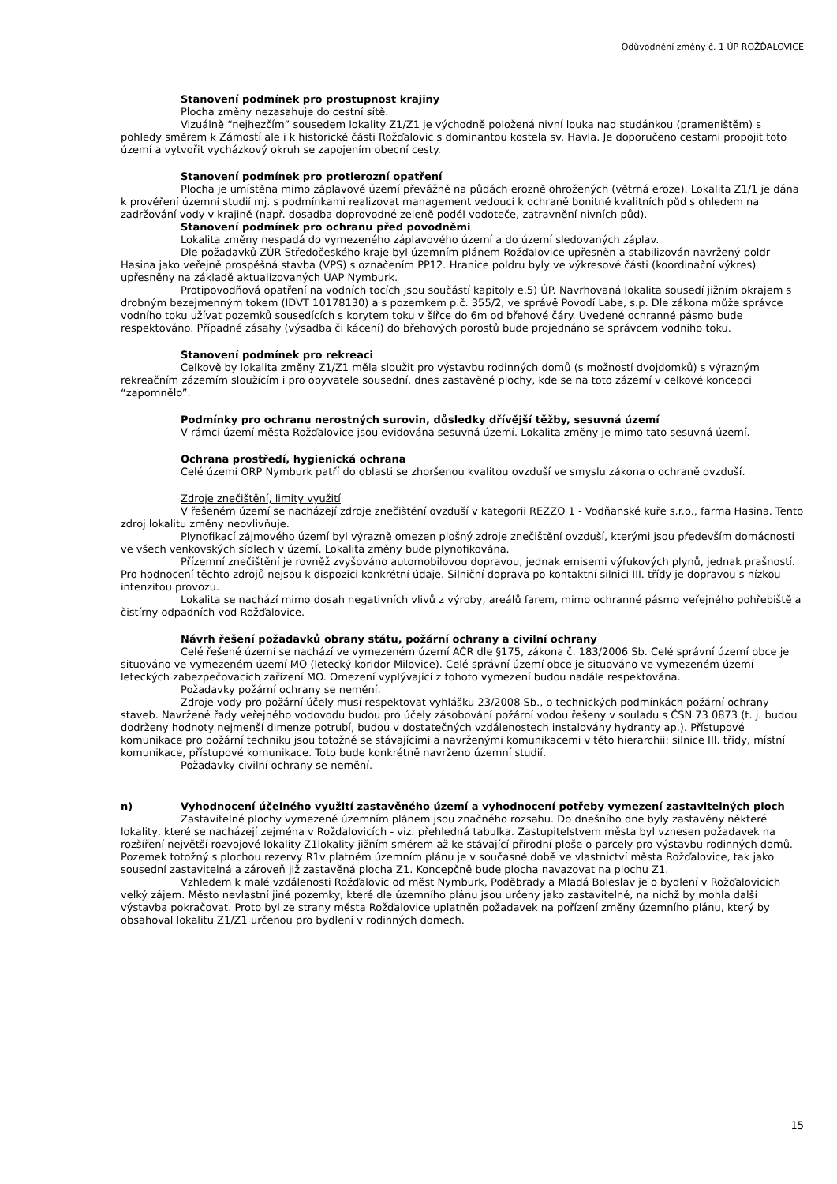Odůvodnění změny č. 1 ÚP ROŽĎALOVICE
Stanovení podmínek pro prostupnost krajiny
Plocha změny nezasahuje do cestní sítě.
Vizuálně “nejhezčím” sousedem lokality Z1/Z1 je východně položená nivní louka nad studánkou (prameništěm) s pohledy směrem k Zámostí ale i k historické části Rožďalovic s dominantou kostela sv. Havla. Je doporučeno cestami propojit toto území a vytvořit vycházkový okruh se zapojením obecní cesty.
Stanovení podmínek pro protierozní opatření
Plocha je umístěna mimo záplavové území převážně na půdách erozně ohrožených (větrná eroze). Lokalita Z1/1 je dána k prověření územní studií mj. s podmínkami realizovat management vedoucí k ochraně bonitně kvalitních půd s ohledem na zadržování vody v krajině (např. dosadba doprovodné zeleně podél vodoteče, zatravnění nivních půd).
Stanovení podmínek pro ochranu před povodněmi
Lokalita změny nespadá do vymezeného záplavového území a do území sledovaných záplav.
Dle požadavků ZÚR Středočeského kraje byl územním plánem Rožďalovice upřesněn a stabilizován navržený poldr Hasina jako veřejně prospěšná stavba (VPS) s označením PP12. Hranice poldru byly ve výkresové části (koordinační výkres) upřesněny na základě aktualizovaných ÚAP Nymburk.
Protipovodňová opatření na vodních tocích jsou součástí kapitoly e.5) ÚP. Navrhovaná lokalita sousedí jižním okrajem s drobným bezejmenným tokem (IDVT 10178130) a s pozemkem p.č. 355/2, ve správě Povodí Labe, s.p. Dle zákona může správce vodního toku užívat pozemků sousedících s korytem toku v šířce do 6m od břehové čáry. Uvedené ochranné pásmo bude respektováno. Případné zásahy (výsadba či kácení) do břehových porostů bude projednáno se správcem vodního toku.
Stanovení podmínek pro rekreaci
Celkově by lokalita změny Z1/Z1 měla sloužit pro výstavbu rodinných domů (s možností dvojdomků) s výrazným rekreačním zázemím sloužícím i pro obyvatele sousední, dnes zastavěné plochy, kde se na toto zázemí v celkové koncepci “zapomnělo”.
Podmínky pro ochranu nerostných surovin, důsledky dřívější těžby, sesuvná území
V rámci území města Rožďalovice jsou evidována sesuvná území. Lokalita změny je mimo tato sesuvná území.
Ochrana prostředí, hygienická ochrana
Celé území ORP Nymburk patří do oblasti se zhoršenou kvalitou ovzduší ve smyslu zákona o ochraně ovzduší.
Zdroje znečištění, limity využití
V řešeném území se nacházejí zdroje znečištění ovzduší v kategorii REZZO 1 - Vodňanské kuře s.r.o., farma Hasina. Tento zdroj lokalitu změny neovlivňuje.
Plynofikací zájmového území byl výrazně omezen plošný zdroje znečištění ovzduší, kterými jsou především domácnosti ve všech venkovských sídlech v území. Lokalita změny bude plynofikována.
Přízemní znečištění je rovněž zvyšováno automobilovou dopravou, jednak emisemi výfukových plynů, jednak prašností. Pro hodnocení těchto zdrojů nejsou k dispozici konkrétní údaje. Silniční doprava po kontaktní silnici III. třídy je dopravou s nízkou intenzitou provozu.
Lokalita se nachází mimo dosah negativních vlivů z výroby, areálů farem, mimo ochranné pásmo veřejného pohřebiště a čistírny odpadních vod Rožďalovice.
Návrh řešení požadavků obrany státu, požární ochrany a civilní ochrany
Celé řešené území se nachází ve vymezeném území AČR dle §175, zákona č. 183/2006 Sb. Celé správní území obce je situováno ve vymezeném území MO (letecký koridor Milovice). Celé správní území obce je situováno ve vymezeném území leteckých zabezpečovacích zařízení MO. Omezení vyplývající z tohoto vymezení budou nadále respektována.
Požadavky požární ochrany se nemění.
Zdroje vody pro požární účely musí respektovat vyhlášku 23/2008 Sb., o technických podmínkách požární ochrany staveb. Navržené řady veřejného vodovodu budou pro účely zásobování požární vodou řešeny v souladu s ČSN 73 0873 (t. j. budou dodrženy hodnoty nejmenší dimenze potrubí, budou v dostatečných vzdálenostech instalovány hydranty ap.). Přístupové komunikace pro požární techniku jsou totožné se stávajícími a navrženými komunikacemi v této hierarchii: silnice III. třídy, místní komunikace, přístupové komunikace. Toto bude konkrétně navrženo územní studií.
Požadavky civilní ochrany se nemění.
n) Vyhodnocení účelného využití zastavěného území a vyhodnocení potřeby vymezení zastavitelných ploch
Zastavitelné plochy vymezené územním plánem jsou značného rozsahu. Do dnešního dne byly zastavěny některé lokality, které se nacházejí zejména v Rožďalovicích - viz. přehledná tabulka. Zastupitelstvem města byl vznesen požadavek na rozšíření největší rozvojové lokality Z1lokality jižním směrem až ke stávající přírodní ploše o parcely pro výstavbu rodinných domů. Pozemek totožný s plochou rezervy R1v platném územním plánu je v současné době ve vlastnictví města Rožďalovice, tak jako sousední zastavitelná a zároveň již zastavěná plocha Z1. Koncepčně bude plocha navazovat na plochu Z1.
Vzhledem k malé vzdálenosti Rožďalovic od měst Nymburk, Poděbrady a Mladá Boleslav je o bydlení v Rožďalovicích velký zájem. Město nevlastní jiné pozemky, které dle územního plánu jsou určeny jako zastavitelné, na nichž by mohla další výstavba pokračovat. Proto byl ze strany města Rožďalovice uplatněn požadavek na pořízení změny územního plánu, který by obsahoval lokalitu Z1/Z1 určenou pro bydlení v rodinných domech.
15